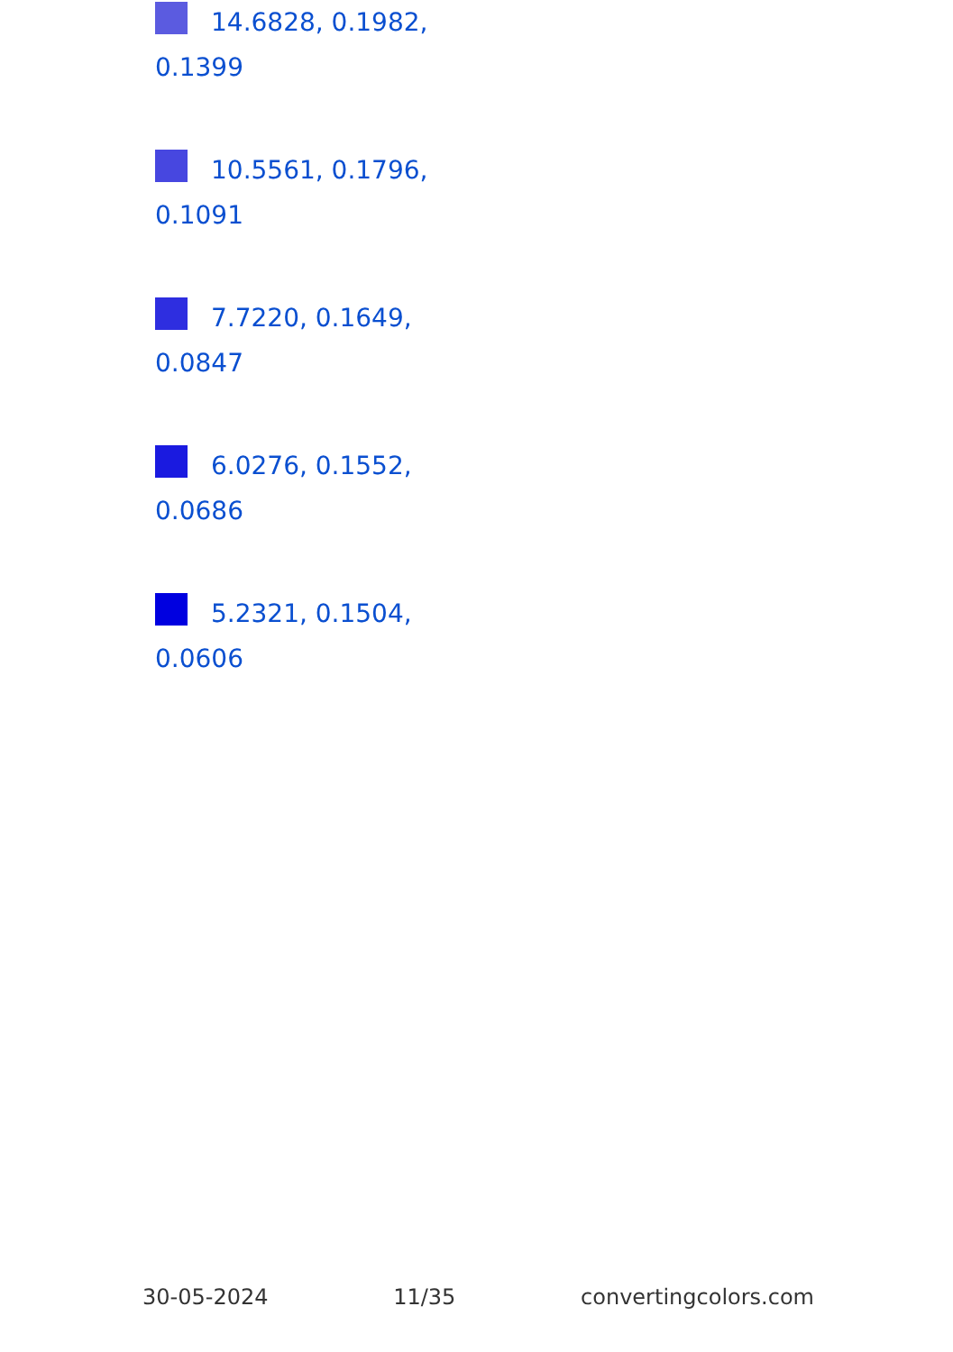14.6828, 0.1982, 0.1399
10.5561, 0.1796, 0.1091
7.7220, 0.1649, 0.0847
6.0276, 0.1552, 0.0686
5.2321, 0.1504, 0.0606
30-05-2024 11/35 convertingcolors.com